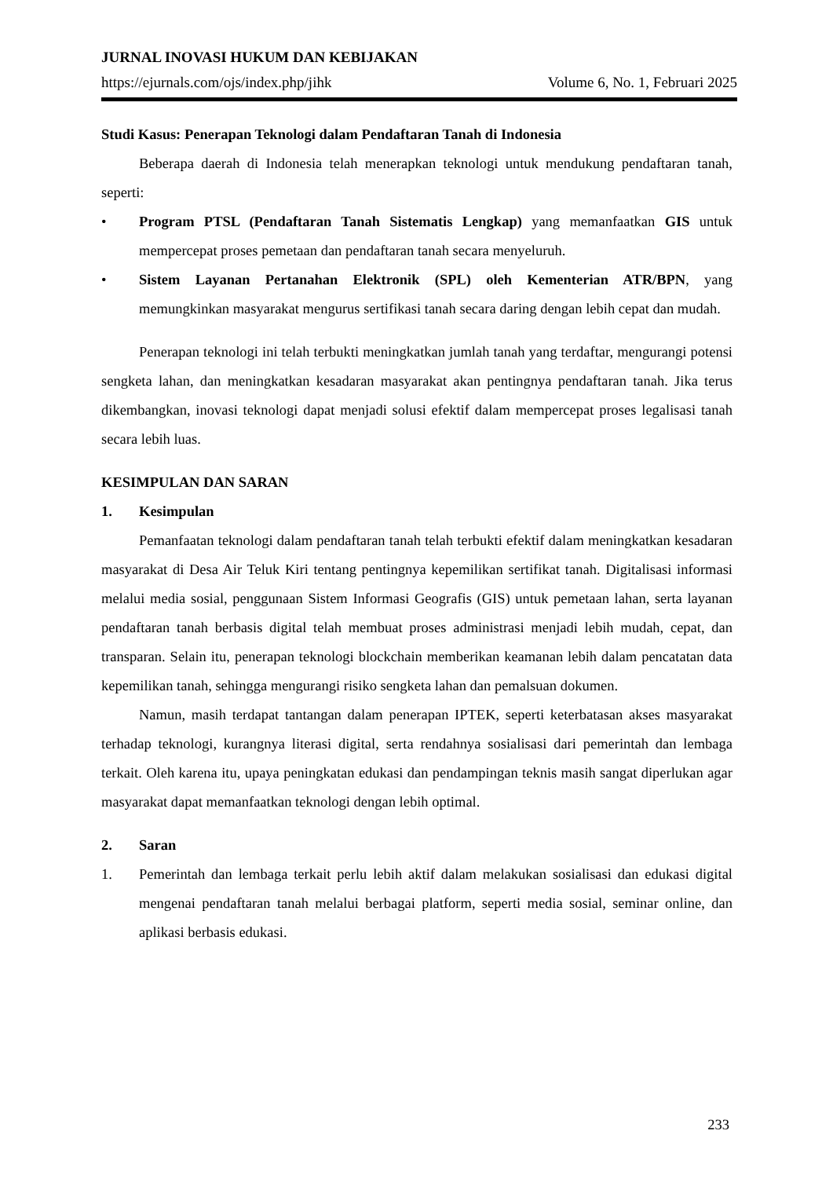JURNAL INOVASI HUKUM DAN KEBIJAKAN
https://ejurnals.com/ojs/index.php/jihk Volume 6, No. 1, Februari 2025
Studi Kasus: Penerapan Teknologi dalam Pendaftaran Tanah di Indonesia
Beberapa daerah di Indonesia telah menerapkan teknologi untuk mendukung pendaftaran tanah, seperti:
• Program PTSL (Pendaftaran Tanah Sistematis Lengkap) yang memanfaatkan GIS untuk mempercepat proses pemetaan dan pendaftaran tanah secara menyeluruh.
• Sistem Layanan Pertanahan Elektronik (SPL) oleh Kementerian ATR/BPN, yang memungkinkan masyarakat mengurus sertifikasi tanah secara daring dengan lebih cepat dan mudah.
Penerapan teknologi ini telah terbukti meningkatkan jumlah tanah yang terdaftar, mengurangi potensi sengketa lahan, dan meningkatkan kesadaran masyarakat akan pentingnya pendaftaran tanah. Jika terus dikembangkan, inovasi teknologi dapat menjadi solusi efektif dalam mempercepat proses legalisasi tanah secara lebih luas.
KESIMPULAN DAN SARAN
1. Kesimpulan
Pemanfaatan teknologi dalam pendaftaran tanah telah terbukti efektif dalam meningkatkan kesadaran masyarakat di Desa Air Teluk Kiri tentang pentingnya kepemilikan sertifikat tanah. Digitalisasi informasi melalui media sosial, penggunaan Sistem Informasi Geografis (GIS) untuk pemetaan lahan, serta layanan pendaftaran tanah berbasis digital telah membuat proses administrasi menjadi lebih mudah, cepat, dan transparan. Selain itu, penerapan teknologi blockchain memberikan keamanan lebih dalam pencatatan data kepemilikan tanah, sehingga mengurangi risiko sengketa lahan dan pemalsuan dokumen.
Namun, masih terdapat tantangan dalam penerapan IPTEK, seperti keterbatasan akses masyarakat terhadap teknologi, kurangnya literasi digital, serta rendahnya sosialisasi dari pemerintah dan lembaga terkait. Oleh karena itu, upaya peningkatan edukasi dan pendampingan teknis masih sangat diperlukan agar masyarakat dapat memanfaatkan teknologi dengan lebih optimal.
2. Saran
1. Pemerintah dan lembaga terkait perlu lebih aktif dalam melakukan sosialisasi dan edukasi digital mengenai pendaftaran tanah melalui berbagai platform, seperti media sosial, seminar online, dan aplikasi berbasis edukasi.
233